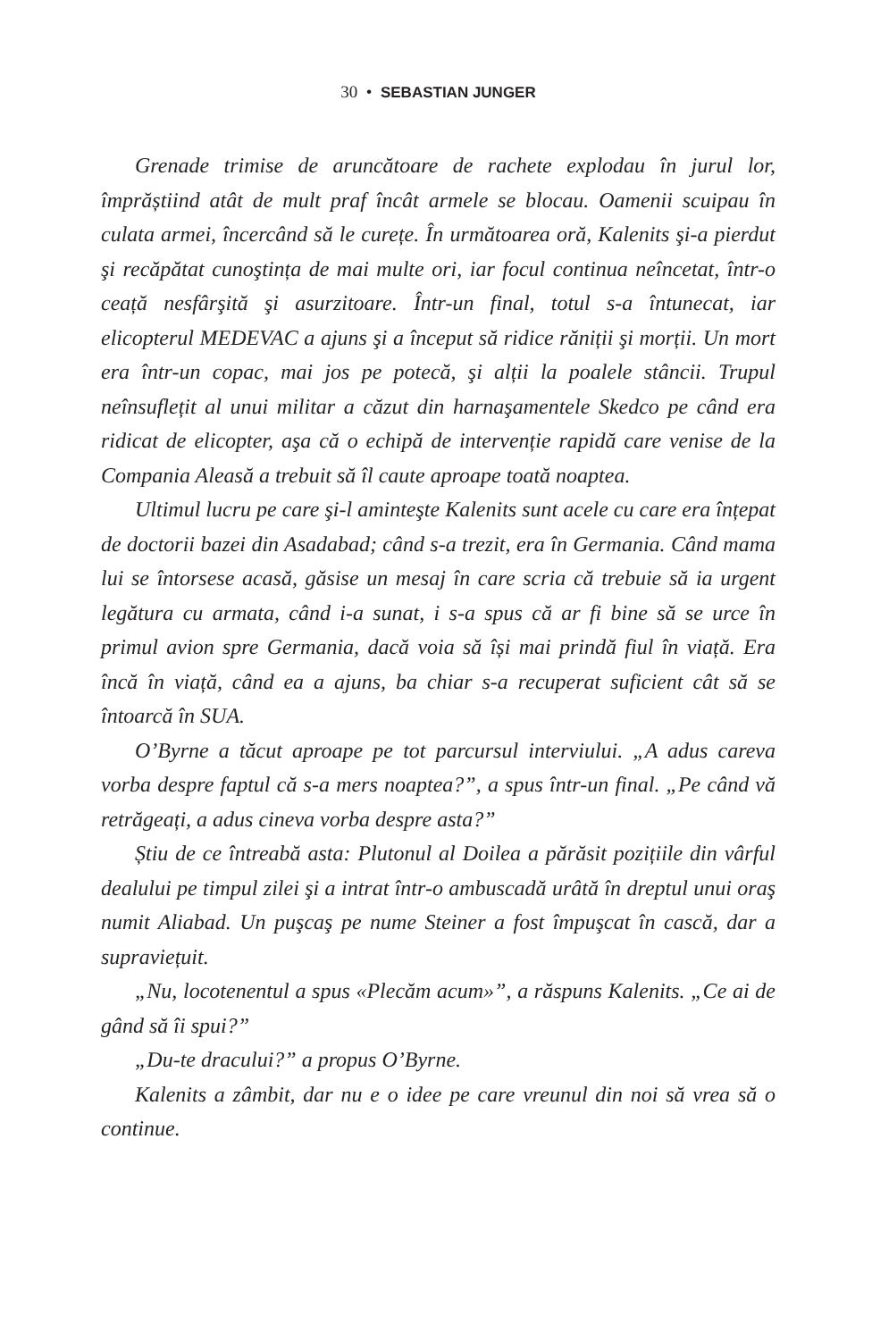30 • SEBASTIAN JUNGER
Grenade trimise de aruncătoare de rachete explodau în jurul lor, împrăștiind atât de mult praf încât armele se blocau. Oamenii scuipau în culata armei, încercând să le curețe. În următoarea oră, Kalenits şi-a pierdut şi recăpătat cunoştința de mai multe ori, iar focul continua neîncetat, într-o ceață nesfârşită şi asurzitoare. Într-un final, totul s-a întunecat, iar elicopterul MEDEVAC a ajuns şi a început să ridice răniții şi morții. Un mort era într-un copac, mai jos pe potecă, şi alții la poalele stâncii. Trupul neînsuflețit al unui militar a căzut din harnaşamentele Skedco pe când era ridicat de elicopter, aşa că o echipă de intervenție rapidă care venise de la Compania Aleasă a trebuit să îl caute aproape toată noaptea.
Ultimul lucru pe care şi-l aminteşte Kalenits sunt acele cu care era înțepat de doctorii bazei din Asadabad; când s-a trezit, era în Germania. Când mama lui se întorsese acasă, găsise un mesaj în care scria că trebuie să ia urgent legătura cu armata, când i-a sunat, i s-a spus că ar fi bine să se urce în primul avion spre Germania, dacă voia să își mai prindă fiul în viață. Era încă în viață, când ea a ajuns, ba chiar s-a recuperat suficient cât să se întoarcă în SUA.
O’Byrne a tăcut aproape pe tot parcursul interviului. „A adus careva vorba despre faptul că s-a mers noaptea?”, a spus într-un final. „Pe când vă retrăgeați, a adus cineva vorba despre asta?”
Știu de ce întreabă asta: Plutonul al Doilea a părăsit pozițiile din vârful dealului pe timpul zilei şi a intrat într-o ambuscadă urâtă în dreptul unui oraş numit Aliabad. Un puşcaş pe nume Steiner a fost împuşcat în cască, dar a supraviețuit.
„Nu, locotenentul a spus «Plecăm acum»”, a răspuns Kalenits. „Ce ai de gând să îi spui?”
„Du-te dracului?” a propus O’Byrne.
Kalenits a zâmbit, dar nu e o idee pe care vreunul din noi să vrea să o continue.